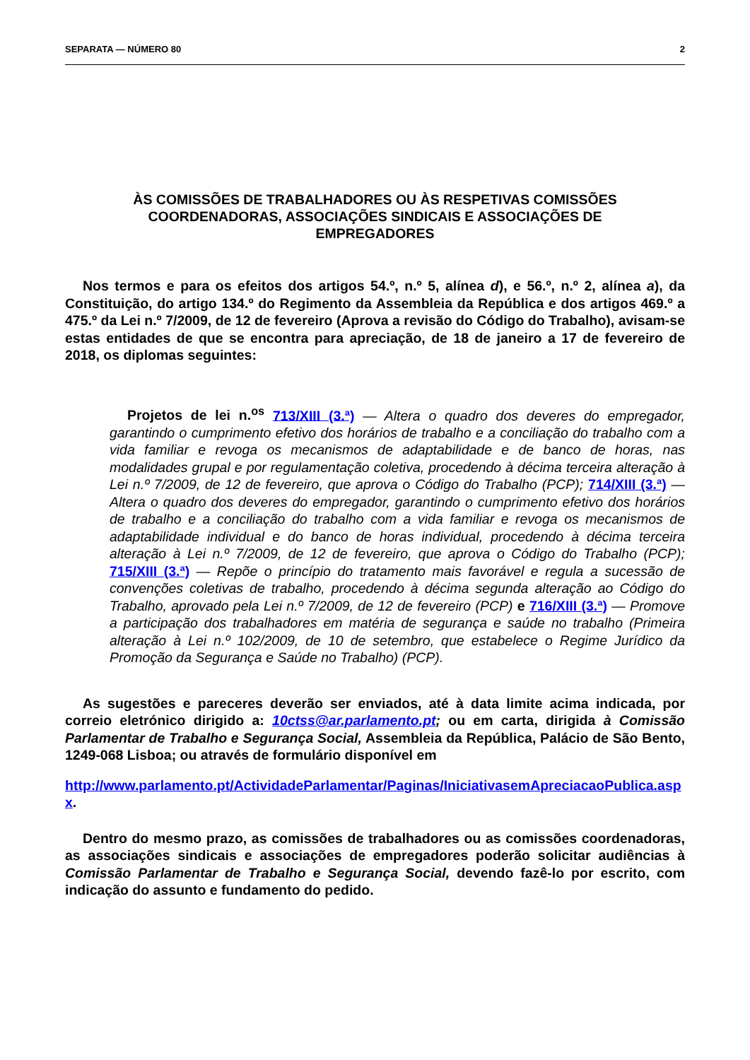SEPARATA — NÚMERO 80 2
ÀS COMISSÕES DE TRABALHADORES OU ÀS RESPETIVAS COMISSÕES COORDENADORAS, ASSOCIAÇÕES SINDICAIS E ASSOCIAÇÕES DE EMPREGADORES
Nos termos e para os efeitos dos artigos 54.º, n.º 5, alínea d), e 56.º, n.º 2, alínea a), da Constituição, do artigo 134.º do Regimento da Assembleia da República e dos artigos 469.º a 475.º da Lei n.º 7/2009, de 12 de fevereiro (Aprova a revisão do Código do Trabalho), avisam-se estas entidades de que se encontra para apreciação, de 18 de janeiro a 17 de fevereiro de 2018, os diplomas seguintes:
Projetos de lei n.<sup>os</sup> 713/XIII (3.ª) — Altera o quadro dos deveres do empregador, garantindo o cumprimento efetivo dos horários de trabalho e a conciliação do trabalho com a vida familiar e revoga os mecanismos de adaptabilidade e de banco de horas, nas modalidades grupal e por regulamentação coletiva, procedendo à décima terceira alteração à Lei n.º 7/2009, de 12 de fevereiro, que aprova o Código do Trabalho (PCP); 714/XIII (3.ª) — Altera o quadro dos deveres do empregador, garantindo o cumprimento efetivo dos horários de trabalho e a conciliação do trabalho com a vida familiar e revoga os mecanismos de adaptabilidade individual e do banco de horas individual, procedendo à décima terceira alteração à Lei n.º 7/2009, de 12 de fevereiro, que aprova o Código do Trabalho (PCP); 715/XIII (3.ª) — Repõe o princípio do tratamento mais favorável e regula a sucessão de convenções coletivas de trabalho, procedendo à décima segunda alteração ao Código do Trabalho, aprovado pela Lei n.º 7/2009, de 12 de fevereiro (PCP) e 716/XIII (3.ª) — Promove a participação dos trabalhadores em matéria de segurança e saúde no trabalho (Primeira alteração à Lei n.º 102/2009, de 10 de setembro, que estabelece o Regime Jurídico da Promoção da Segurança e Saúde no Trabalho) (PCP).
As sugestões e pareceres deverão ser enviados, até à data limite acima indicada, por correio eletrónico dirigido a: 10ctss@ar.parlamento.pt; ou em carta, dirigida à Comissão Parlamentar de Trabalho e Segurança Social, Assembleia da República, Palácio de São Bento, 1249-068 Lisboa; ou através de formulário disponível em
http://www.parlamento.pt/ActividadeParlamentar/Paginas/IniciativasemApreciacaoPublica.aspx.
Dentro do mesmo prazo, as comissões de trabalhadores ou as comissões coordenadoras, as associações sindicais e associações de empregadores poderão solicitar audiências à Comissão Parlamentar de Trabalho e Segurança Social, devendo fazê-lo por escrito, com indicação do assunto e fundamento do pedido.